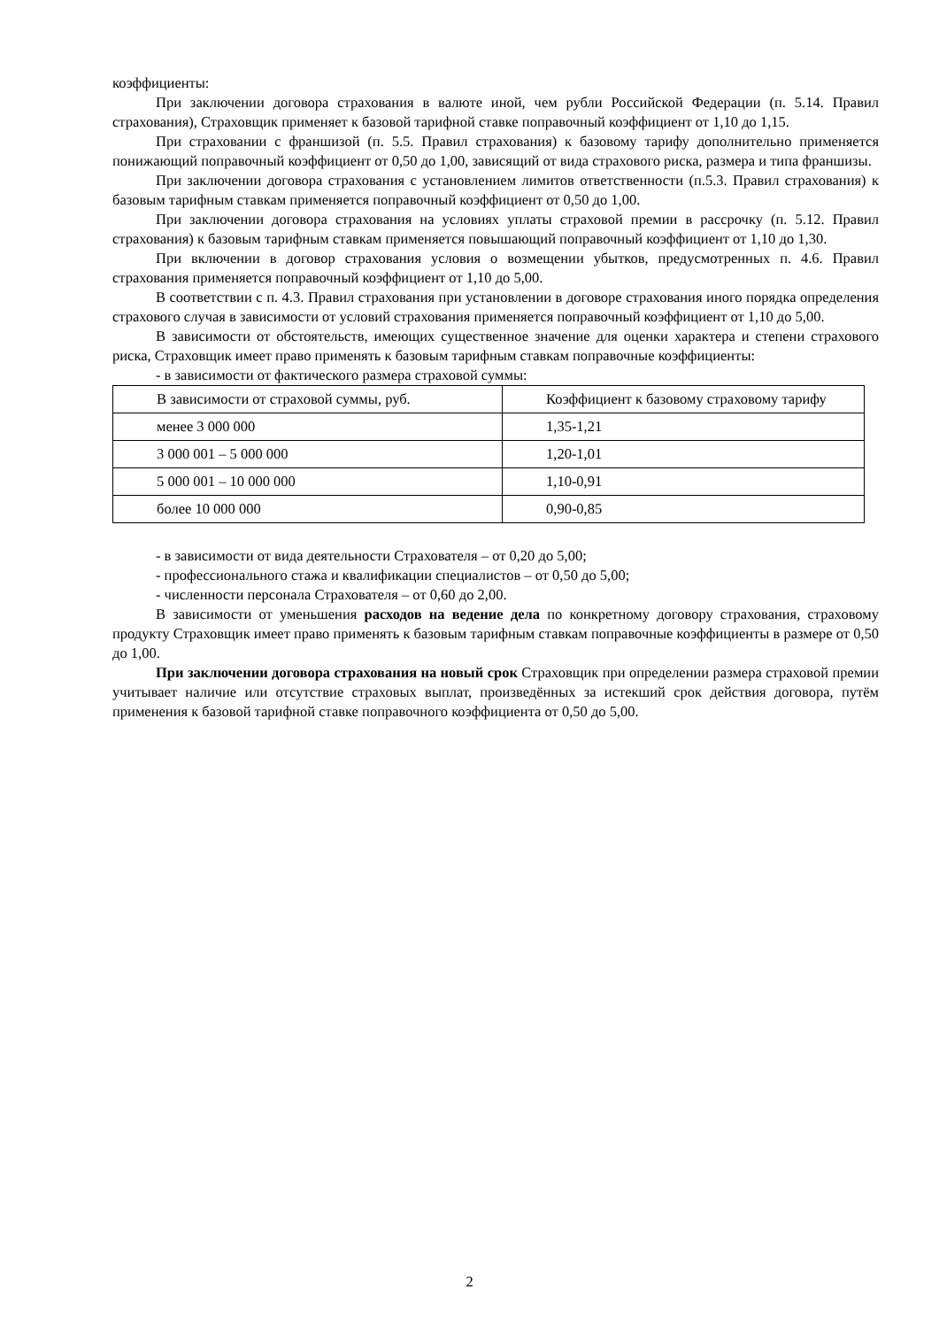коэффициенты:
При заключении договора страхования в валюте иной, чем рубли Российской Федерации (п. 5.14. Правил страхования), Страховщик применяет к базовой тарифной ставке поправочный коэффициент от 1,10 до 1,15.
При страховании с франшизой (п. 5.5. Правил страхования) к базовому тарифу дополнительно применяется понижающий поправочный коэффициент от 0,50 до 1,00, зависящий от вида страхового риска, размера и типа франшизы.
При заключении договора страхования с установлением лимитов ответственности (п.5.3. Правил страхования) к базовым тарифным ставкам применяется поправочный коэффициент от 0,50 до 1,00.
При заключении договора страхования на условиях уплаты страховой премии в рассрочку (п. 5.12. Правил страхования) к базовым тарифным ставкам применяется повышающий поправочный коэффициент от 1,10 до 1,30.
При включении в договор страхования условия о возмещении убытков, предусмотренных п. 4.6. Правил страхования применяется поправочный коэффициент от 1,10 до 5,00.
В соответствии с п. 4.3. Правил страхования при установлении в договоре страхования иного порядка определения страхового случая в зависимости от условий страхования применяется поправочный коэффициент от 1,10 до 5,00.
В зависимости от обстоятельств, имеющих существенное значение для оценки характера и степени страхового риска, Страховщик имеет право применять к базовым тарифным ставкам поправочные коэффициенты:
- в зависимости от фактического размера страховой суммы:
| В зависимости от страховой суммы, руб. | Коэффициент к базовому страховому тарифу |
| менее 3 000 000 | 1,35-1,21 |
| 3 000 001 – 5 000 000 | 1,20-1,01 |
| 5 000 001 – 10 000 000 | 1,10-0,91 |
| более 10 000 000 | 0,90-0,85 |
- в зависимости от вида деятельности Страхователя – от 0,20 до 5,00;
- профессионального стажа и квалификации специалистов – от 0,50 до 5,00;
- численности персонала Страхователя – от 0,60 до 2,00.
В зависимости от уменьшения расходов на ведение дела по конкретному договору страхования, страховому продукту Страховщик имеет право применять к базовым тарифным ставкам поправочные коэффициенты в размере от 0,50 до 1,00.
При заключении договора страхования на новый срок Страховщик при определении размера страховой премии учитывает наличие или отсутствие страховых выплат, произведённых за истекший срок действия договора, путём применения к базовой тарифной ставке поправочного коэффициента от 0,50 до 5,00.
2